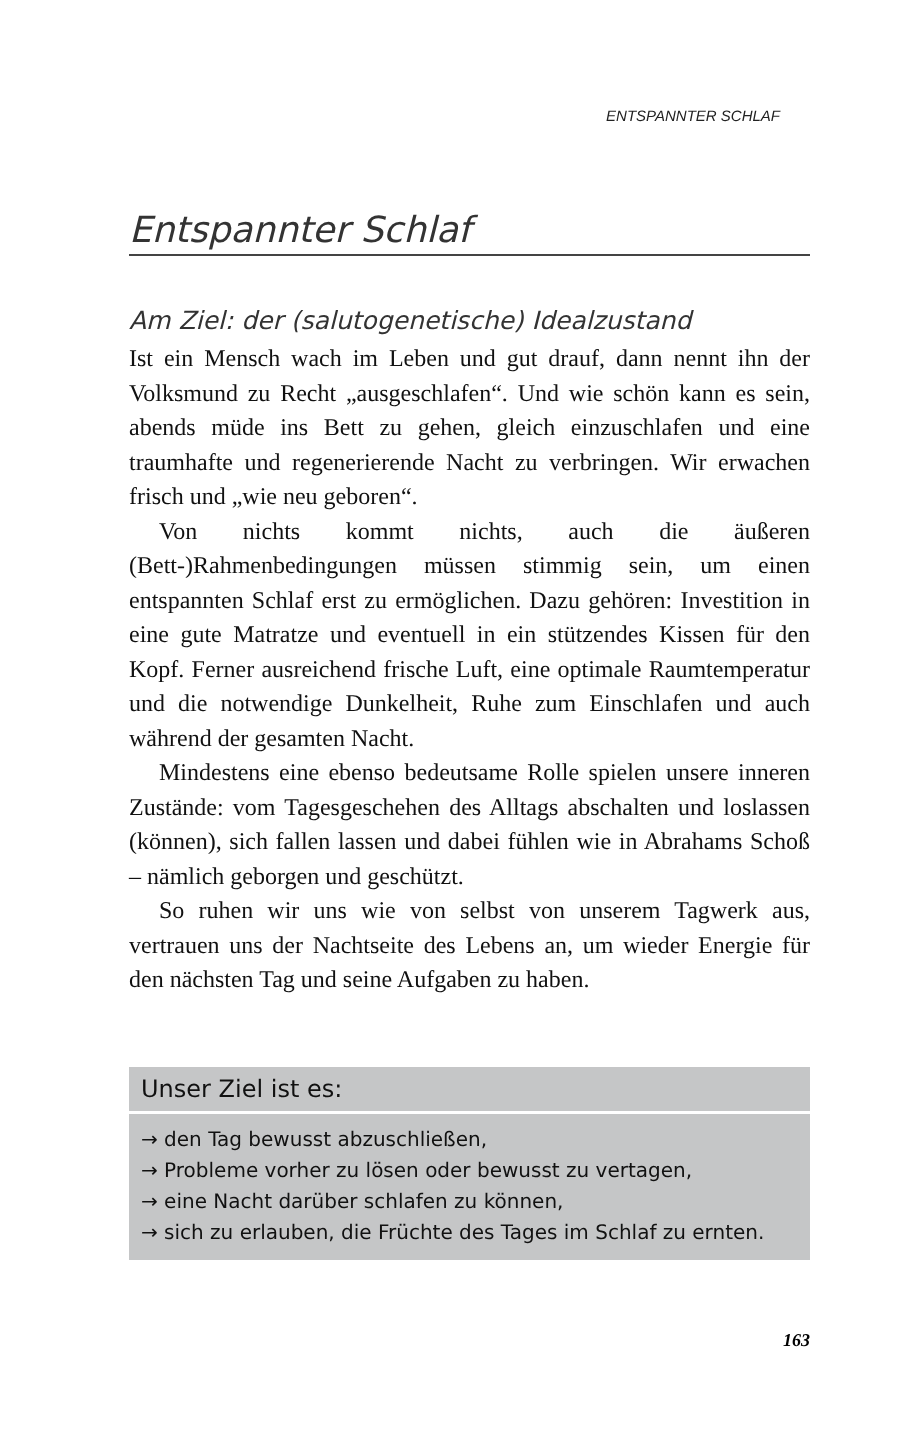ENTSPANNTER SCHLAF
Entspannter Schlaf
Am Ziel: der (salutogenetische) Idealzustand
Ist ein Mensch wach im Leben und gut drauf, dann nennt ihn der Volksmund zu Recht „ausgeschlafen“. Und wie schön kann es sein, abends müde ins Bett zu gehen, gleich einzuschlafen und eine traumhafte und regenerierende Nacht zu verbringen. Wir erwachen frisch und „wie neu geboren“.
Von nichts kommt nichts, auch die äußeren (Bett-)Rahmenbedingungen müssen stimmig sein, um einen entspannten Schlaf erst zu ermöglichen. Dazu gehören: Investition in eine gute Matratze und eventuell in ein stützendes Kissen für den Kopf. Ferner ausreichend frische Luft, eine optimale Raumtemperatur und die notwendige Dunkelheit, Ruhe zum Einschlafen und auch während der gesamten Nacht.
Mindestens eine ebenso bedeutsame Rolle spielen unsere inneren Zustände: vom Tagesgeschehen des Alltags abschalten und loslassen (können), sich fallen lassen und dabei fühlen wie in Abrahams Schoß – nämlich geborgen und geschützt.
So ruhen wir uns wie von selbst von unserem Tagwerk aus, vertrauen uns der Nachtseite des Lebens an, um wieder Energie für den nächsten Tag und seine Aufgaben zu haben.
Unser Ziel ist es:
→ den Tag bewusst abzuschließen,
→ Probleme vorher zu lösen oder bewusst zu vertagen,
→ eine Nacht darüber schlafen zu können,
→ sich zu erlauben, die Früchte des Tages im Schlaf zu ernten.
163